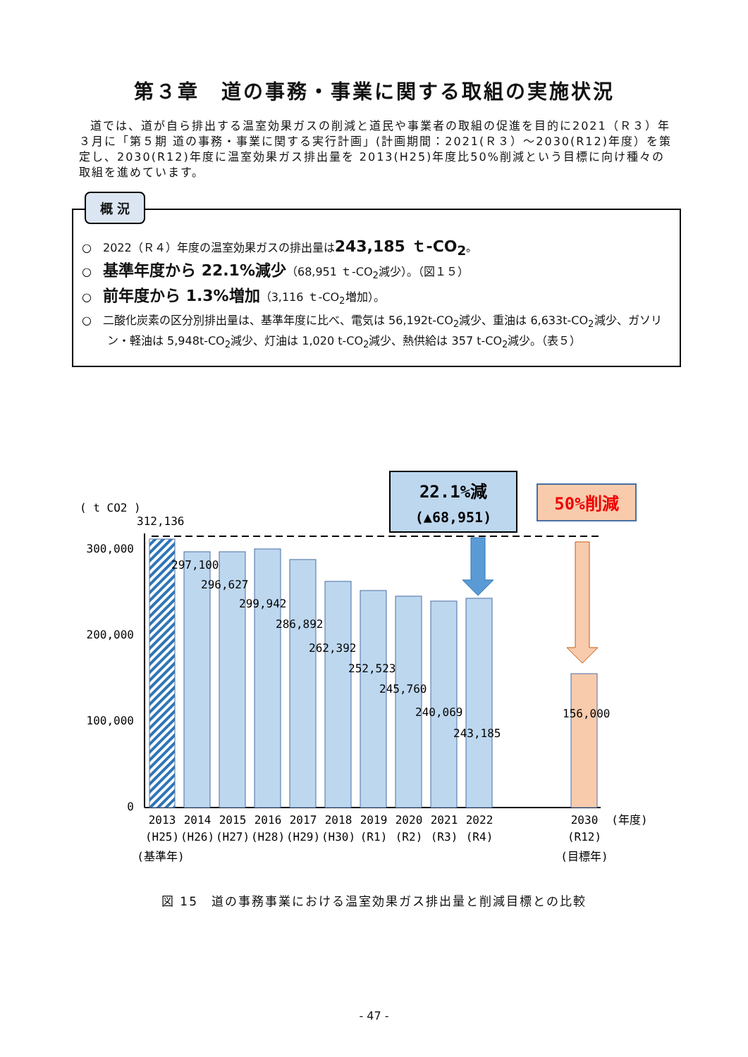第３章　道の事務・事業に関する取組の実施状況
道では、道が自ら排出する温室効果ガスの削減と道民や事業者の取組の促進を目的に2021（Ｒ３）年３月に「第５期 道の事務・事業に関する実行計画」(計画期間：2021(Ｒ３）～2030(R12)年度）を策定し、2030(R12)年度に温室効果ガス排出量を 2013(H25)年度比50%削減という目標に向け種々の取組を進めています。
概 況
○　2022（Ｒ４）年度の温室効果ガスの排出量は243,185 ｔ-CO<sub>2</sub>。
○　基準年度から 22.1%減少（68,951 ｔ-CO<sub>2</sub>減少）。（図１５）
○　前年度から 1.3%増加（3,116 ｔ-CO<sub>2</sub>増加）。
○　二酸化炭素の区分別排出量は、基準年度に比べ、電気は 56,192t-CO<sub>2</sub>減少、重油は 6,633t-CO<sub>2</sub>減少、ガソリン・軽油は 5,948t-CO<sub>2</sub>減少、灯油は 1,020 t-CO<sub>2</sub>減少、熱供給は 357 t-CO<sub>2</sub>減少。（表５）
22.1%減
(▲68,951)
50%削減
( t CO2 )
312,136
300,000
200,000
100,000
0
297,100
296,627
299,942
286,892
262,392
252,523
245,760
240,069
243,185
156,000
2013
2014
2015
2016
2017
2018
2019
2020
2021
2022
2030
(年度)
(H25)
(H26)
(H27)
(H28)
(H29)
(H30)
(R1)
(R2)
(R3)
(R4)
(R12)
(基準年)
(目標年)
図 15　道の事務事業における温室効果ガス排出量と削減目標との比較
- 47 -